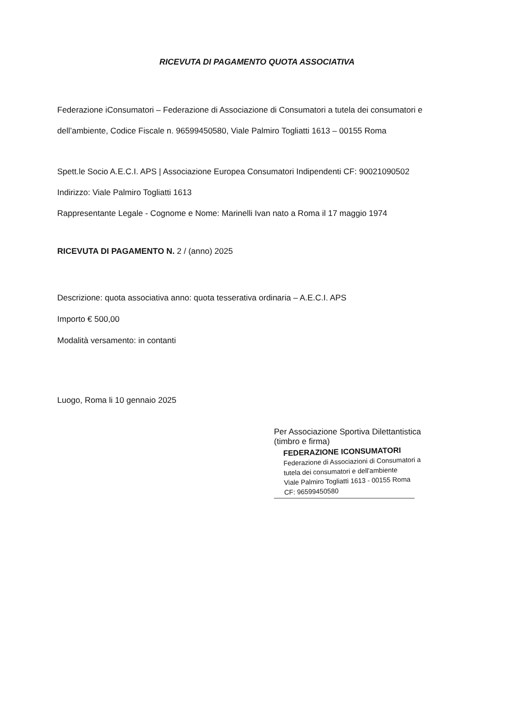RICEVUTA DI PAGAMENTO QUOTA ASSOCIATIVA
Federazione iConsumatori – Federazione di Associazione di Consumatori a tutela dei consumatori e dell’ambiente, Codice Fiscale n. 96599450580, Viale Palmiro Togliatti 1613 – 00155 Roma
Spett.le Socio A.E.C.I. APS | Associazione Europea Consumatori Indipendenti CF: 90021090502
Indirizzo: Viale Palmiro Togliatti 1613
Rappresentante Legale - Cognome e Nome: Marinelli Ivan nato a Roma il 17 maggio 1974
RICEVUTA DI PAGAMENTO N. 2 / (anno) 2025
Descrizione: quota associativa anno: quota tesserativa ordinaria – A.E.C.I. APS
Importo € 500,00
Modalità versamento: in contanti
Luogo, Roma li 10 gennaio 2025
Per Associazione Sportiva Dilettantistica
(timbro e firma)
FEDERAZIONE ICONSUMATORI
Federazione di Associazioni di Consumatori a
tutela dei consumatori e dell'ambiente
Viale Palmiro Togliatti 1613 - 00155 Roma
CF: 96599450580